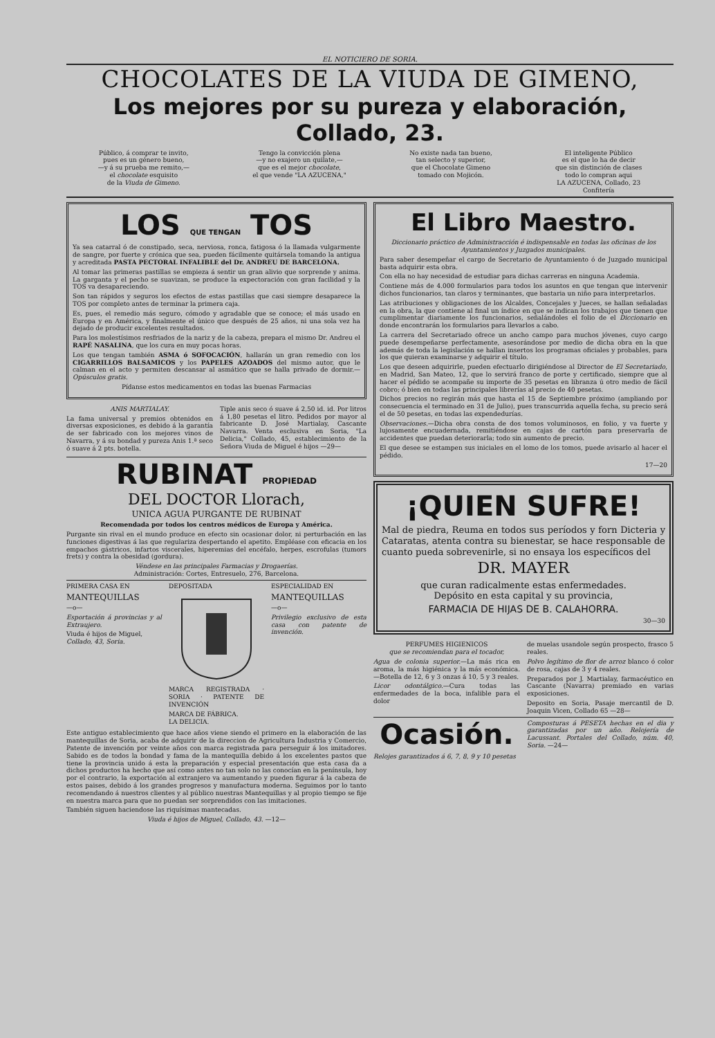EL NOTICIERO DE SORIA.
CHOCOLATES DE LA VIUDA DE GIMENO,
Los mejores por su pureza y elaboración, Collado, 23.
Público, á comprar te invito,
pues es un género bueno,
—y á su prueba me remito,—
el chocolate esquisito
de la Viuda de Gimeno.
Tengo la convicción plena
—y no exajero un quilate,—
que es el mejor chocolate,
el que vende "LA AZUCENA,"
No existe nada tan bueno,
tan selecto y superior,
que el Chocolate Gimeno
tomado con Mojicón.
El inteligente Público
es el que lo ha de decir
que sin distinción de clases
todo lo compran aqui
LA AZUCENA, Collado, 23
Confitería
LOS QUE TENGAN TOS
Ya sea catarral ó de constipado, seca, nerviosa, ronca, fatigosa ó la llamada vulgarmente de sangre, por fuerte y crónica que sea, pueden fácilmente quitársela tomando la antigua y acreditada PASTA PECTORAL INFALIBLE del Dr. ANDREU DE BARCELONA.
Al tomar las primeras pastillas se empieza á sentir un gran alivio que sorprende y anima. La garganta y el pecho se suavizan, se produce la expectoración con gran facilidad y la TOS va desapareciendo.
Son tan rápidos y seguros los efectos de estas pastillas que casi siempre desaparece la TOS por completo antes de terminar la primera caja.
Es, pues, el remedio más seguro, cómodo y agradable que se conoce; el más usado en Europa y en América, y finalmente el único que después de 25 años, ni una sola vez ha dejado de producir excelentes resultados.
Para los molestísimos resfriados de la nariz y de la cabeza, prepara el mismo Dr. Andreu el RAPÉ NASALINA, que los cura en muy pocas horas.
Los que tengan también ASMA ó SOFOCACIÓN, hallarán un gran remedio con los CIGARRILLOS BALSAMICOS y los PAPELES AZOADOS del mismo autor, que le calman en el acto y permiten descansar al asmático que se halla privado de dormir.—Opúsculos gratis.
Pídanse estos medicamentos en todas las buenas Farmacias
ANIS MARTIALAY.
La fama universal y premios obtenidos en diversas exposiciones, es debido á la garantía de ser fabricado con los mejores vinos de Navarra, y á su bondad y pureza Anis 1.ª seco ó suave á 2 pts. botella.
Tiple anis seco ó suave á 2,50 id. id. Por litros á 1,80 pesetas el litro. Pedidos por mayor al fabricante D. José Martialay, Cascante Navarra. Venta esclusiva en Soria, "La Delicia," Collado, 45, establecimiento de la Señora Viuda de Miguel é hijos —29—
RUBINAT PROPIEDAD
DEL DOCTOR Llorach,
UNICA AGUA PURGANTE DE RUBINAT
Recomendada por todos los centros médicos de Europa y América.
Purgante sin rival en el mundo produce en efecto sin ocasionar dolor, ni perturbación en las funciones digestivas á las que regulariza despertando el apetito. Empléase con eficacia en los empachos gástricos, infartos viscerales, hiperemias del encéfalo, herpes, escrofulas (tumors frets) y contra la obesidad (gordura).
Véndese en las principales Farmacias y Drogaerías.
Administración: Cortes, Entresuelo, 276, Barcelona.
PRIMERA CASA EN
MANTEQUILLAS
—o—
Esportación á provincias y al Extraujero.
Viuda é hijos de Miguel,
Collado, 43, Soria.
DEPOSITADA
MARCA REGISTRADA · SORIA · PATENTE DE INVENCIÓN
MARCA DE FÁBRICA.
LA DELICIA.
ESPECIALIDAD EN
MANTEQUILLAS
—o—
Privilegio exclusivo de esta casa con patente de invención.
Este antiguo establecimiento que hace años viene siendo el primero en la elaboración de las mantequillas de Soria, acaba de adquirir de la direccion de Agricultura Industria y Comercio, Patente de invención por veinte años con marca registrada para perseguir á los imitadores. Sabido es de todos la bondad y fama de la mantequilla debido á los excelentes pastos que tiene la provincia unido á esta la preparación y especial presentación que esta casa da a dichos productos ha hecho que así como antes no tan solo no las conocían en la península, hoy por el contrario, la exportación al extranjero va aumentando y pueden figurar á la cabeza de estos paises, debido á los grandes progresos y manufactura moderna. Seguimos por lo tanto recomendando á nuestros clientes y al público nuestras Mantequillas y al propio tiempo se fije en nuestra marca para que no puedan ser sorprendidos con las imitaciones.
También siguen haciendose las riquísimas mantecadas.
Viuda é hijos de Miguel, Collado, 43. —12—
El Libro Maestro.
Diccionario práctico de Administracción é indispensable en todas las oficinas de los Ayuntamientos y Juzgados municipales.
Para saber desempeñar el cargo de Secretario de Ayuntamiento ó de Juzgado municipal basta adquirir esta obra.
Con ella no hay necesidad de estudiar para dichas carreras en ninguna Academia.
Contiene más de 4.000 formularios para todos los asuntos en que tengan que intervenir dichos funcionarios, tan claros y terminantes, que bastaria un niño para interpretarlos.
Las atribuciones y obligaciones de los Alcaldes, Concejales y Jueces, se hallan señaladas en la obra, la que contiene al final un índice en que se indican los trabajos que tienen que cumplimentar diariamente los funcionarios, señalándoles el folio de el Diccionario en donde encontrarán los formularios para llevarlos a cabo.
La carrera del Secretariado ofrece un ancho campo para muchos jóvenes, cuyo cargo puede desempeñarse perfectamente, asesorándose por medio de dicha obra en la que además de toda la legislación se hallan insertos los programas oficiales y probables, para los que quieran examinarse y adquirir el título.
Los que deseen adquirirle, pueden efectuarlo dirigiéndose al Director de El Secretariado, en Madrid, San Mateo, 12, que lo servirá franco de porte y certificado, siempre que al hacer el pédido se acompañe su importe de 35 pesetas en libranza ú otro medio de fácil cobro; ó bien en todas las principales librerías al precio de 40 pesetas.
Dichos precios no regirán más que hasta el 15 de Septiembre próximo (ampliando por consecuencia el terminado en 31 de Julio), pues transcurrida aquella fecha, su precio será el de 50 pesetas, en todas las expendedurías.
Observaciones.—Dicha obra consta de dos tomos voluminosos, en folio, y va fuerte y lujosamente encuadernada, remitiéndose en cajas de cartón para preservarla de accidentes que puedan deteriorarla; todo sin aumento de precio.
El que desee se estampen sus iniciales en el lomo de los tomos, puede avisarlo al hacer el pédido.
17—20
¡QUIEN SUFRE!
Mal de piedra, Reuma en todos sus períodos y forn Dicteria y Cataratas, atenta contra su bienestar, se hace responsable de cuanto pueda sobrevenirle, si no ensaya los específicos del
DR. MAYER
que curan radicalmente estas enfermedades.
Depósito en esta capital y su provincia,
FARMACIA DE HIJAS DE B. CALAHORRA.
30—30
PERFUMES HIGIENICOS
que se recomiendan para el tocador,
Agua de colonia superior.—La más rica en aroma, la más higiénica y la más económica.—Botella de 12, 6 y 3 onzas á 10, 5 y 3 reales.
Licor odontálgico.—Cura todas las enfermedades de la boca, infalible para el dolor
de muelas usandole según prospecto, frasco 5 reales.
Polvo legítimo de flor de arroz blanco ó color de rosa, cajas de 3 y 4 reales.
Preparados por J. Martialay, farmacéutico en Cascante (Navarra) premiado en varias exposiciones.
Deposito en Soria, Pasaje mercantil de D. Joaquin Vicen, Collado 65 —28—
Ocasión.
Relojes garantizados á 6, 7, 8, 9 y 10 pesetas
Composturas á PESETA hechas en el dia y garantizadas por un año. Relojería de Lacussant. Portales del Collado, núm. 40, Soria. —24—